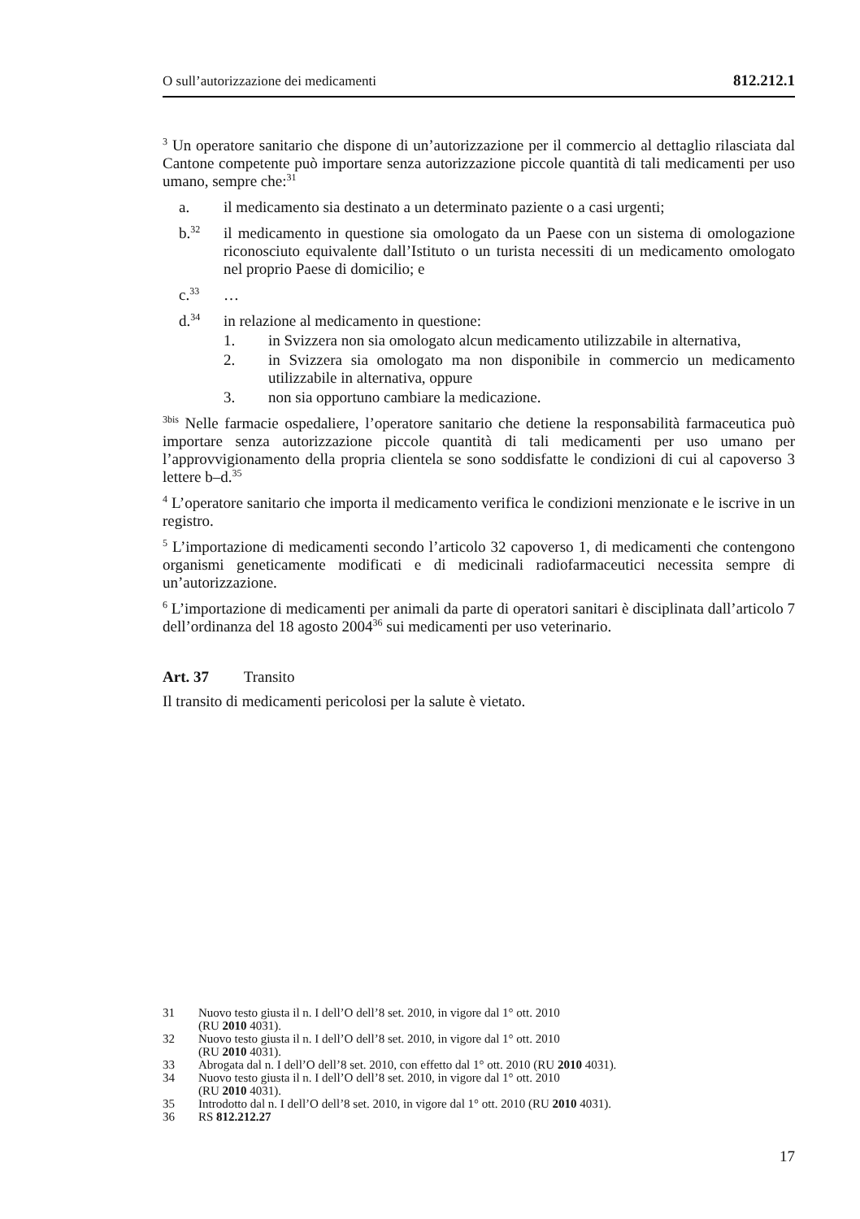O sull’autorizzazione dei medicamenti 812.212.1
<sup>3</sup> Un operatore sanitario che dispone di un’autorizzazione per il commercio al dettaglio rilasciata dal Cantone competente può importare senza autorizzazione piccole quantità di tali medicamenti per uso umano, sempre che:<sup>31</sup>
a. il medicamento sia destinato a un determinato paziente o a casi urgenti;
b.<sup>32</sup> il medicamento in questione sia omologato da un Paese con un sistema di omologazione riconosciuto equivalente dall’Istituto o un turista necessiti di un medicamento omologato nel proprio Paese di domicilio; e
c.<sup>33</sup> …
d.<sup>34</sup> in relazione al medicamento in questione:
1. in Svizzera non sia omologato alcun medicamento utilizzabile in alternativa,
2. in Svizzera sia omologato ma non disponibile in commercio un medicamento utilizzabile in alternativa, oppure
3. non sia opportuno cambiare la medicazione.
<sup>3bis</sup> Nelle farmacie ospedaliere, l’operatore sanitario che detiene la responsabilità farmaceutica può importare senza autorizzazione piccole quantità di tali medicamenti per uso umano per l’approvvigionamento della propria clientela se sono soddisfatte le condizioni di cui al capoverso 3 lettere b–d.<sup>35</sup>
<sup>4</sup> L’operatore sanitario che importa il medicamento verifica le condizioni menzionate e le iscrive in un registro.
<sup>5</sup> L’importazione di medicamenti secondo l’articolo 32 capoverso 1, di medicamenti che contengono organismi geneticamente modificati e di medicinali radiofarmaceutici necessita sempre di un’autorizzazione.
<sup>6</sup> L’importazione di medicamenti per animali da parte di operatori sanitari è disciplinata dall’articolo 7 dell’ordinanza del 18 agosto 2004<sup>36</sup> sui medicamenti per uso veterinario.
Art. 37 Transito
Il transito di medicamenti pericolosi per la salute è vietato.
31 Nuovo testo giusta il n. I dell’O dell’8 set. 2010, in vigore dal 1° ott. 2010
(RU 2010 4031).
32 Nuovo testo giusta il n. I dell’O dell’8 set. 2010, in vigore dal 1° ott. 2010
(RU 2010 4031).
33 Abrogata dal n. I dell’O dell’8 set. 2010, con effetto dal 1° ott. 2010 (RU 2010 4031).
34 Nuovo testo giusta il n. I dell’O dell’8 set. 2010, in vigore dal 1° ott. 2010
(RU 2010 4031).
35 Introdotto dal n. I dell’O dell’8 set. 2010, in vigore dal 1° ott. 2010 (RU 2010 4031).
36 RS 812.212.27
17